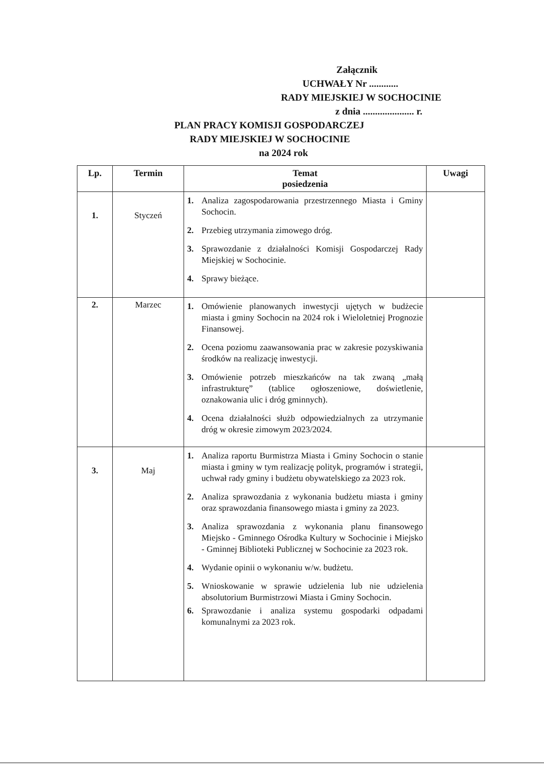Załącznik
UCHWAŁY Nr ............
RADY MIEJSKIEJ W SOCHOCINIE
z dnia ..................... r.
PLAN PRACY KOMISJI GOSPODARCZEJ
RADY MIEJSKIEJ W SOCHOCINIE
na 2024 rok
| Lp. | Termin | Temat posiedzenia | Uwagi |
| --- | --- | --- | --- |
| 1. | Styczeń | 1. Analiza zagospodarowania przestrzennego Miasta i Gminy Sochocin. 2. Przebieg utrzymania zimowego dróg. 3. Sprawozdanie z działalności Komisji Gospodarczej Rady Miejskiej w Sochocinie. 4. Sprawy bieżące. | |
| 2. | Marzec | 1. Omówienie planowanych inwestycji ujętych w budżecie miasta i gminy Sochocin na 2024 rok i Wieloletniej Prognozie Finansowej. 2. Ocena poziomu zaawansowania prac w zakresie pozyskiwania środków na realizację inwestycji. 3. Omówienie potrzeb mieszkańców na tak zwaną „małą infrastrukturę” (tablice ogłoszeniowe, doświetlenie, oznakowania ulic i dróg gminnych). 4. Ocena działalności służb odpowiedzialnych za utrzymanie dróg w okresie zimowym 2023/2024. | |
| 3. | Maj | 1. Analiza raportu Burmistrza Miasta i Gminy Sochocin o stanie miasta i gminy w tym realizację polityk, programów i strategii, uchwał rady gminy i budżetu obywatelskiego za 2023 rok. 2. Analiza sprawozdania z wykonania budżetu miasta i gminy oraz sprawozdania finansowego miasta i gminy za 2023. 3. Analiza sprawozdania z wykonania planu finansowego Miejsko - Gminnego Ośrodka Kultury w Sochocinie i Miejsko - Gminnej Biblioteki Publicznej w Sochocinie za 2023 rok. 4. Wydanie opinii o wykonaniu w/w. budżetu. 5. Wnioskowanie w sprawie udzielenia lub nie udzielenia absolutorium Burmistrzowi Miasta i Gminy Sochocin. 6. Sprawozdanie i analiza systemu gospodarki odpadami komunalnymi za 2023 rok. | |